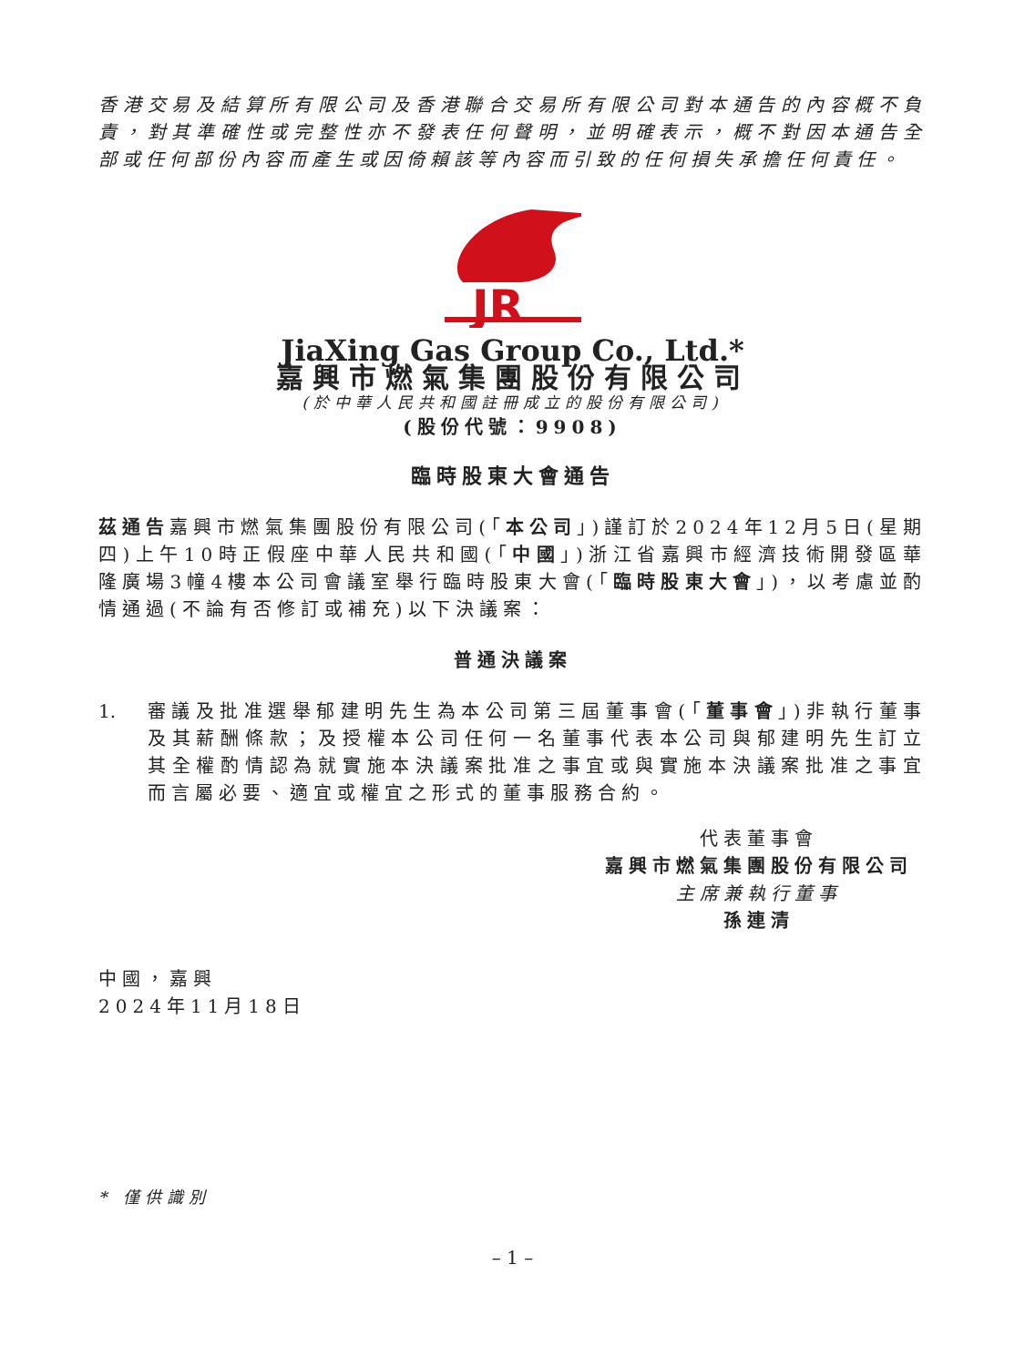香港交易及結算所有限公司及香港聯合交易所有限公司對本通告的內容概不負責，對其準確性或完整性亦不發表任何聲明，並明確表示，概不對因本通告全部或任何部份內容而產生或因倚賴該等內容而引致的任何損失承擔任何責任。
JR
JiaXing Gas Group Co., Ltd.*
嘉興市燃氣集團股份有限公司
(於中華人民共和國註冊成立的股份有限公司)
(股份代號：9908)
臨時股東大會通告
茲通告嘉興市燃氣集團股份有限公司(「本公司」)謹訂於2024年12月5日(星期四)上午10時正假座中華人民共和國(「中國」)浙江省嘉興市經濟技術開發區華隆廣場3幢4樓本公司會議室舉行臨時股東大會(「臨時股東大會」)，以考慮並酌情通過(不論有否修訂或補充)以下決議案：
普通決議案
1. 審議及批准選舉郁建明先生為本公司第三屆董事會(「董事會」)非執行董事及其薪酬條款；及授權本公司任何一名董事代表本公司與郁建明先生訂立其全權酌情認為就實施本決議案批准之事宜或與實施本決議案批准之事宜而言屬必要、適宜或權宜之形式的董事服務合約。
代表董事會
嘉興市燃氣集團股份有限公司
主席兼執行董事
孫連清
中國，嘉興
2024年11月18日
* 僅供識別
– 1 –